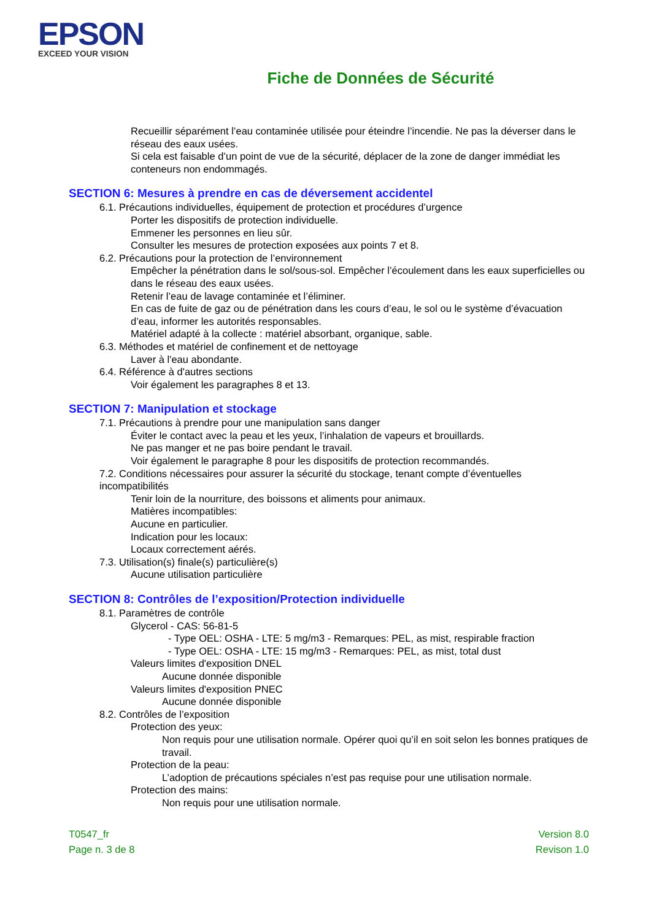EPSON
EXCEED YOUR VISION
Fiche de Données de Sécurité
Recueillir séparément l’eau contaminée utilisée pour éteindre l’incendie. Ne pas la déverser dans le réseau des eaux usées.
Si cela est faisable d’un point de vue de la sécurité, déplacer de la zone de danger immédiat les conteneurs non endommagés.
SECTION 6: Mesures à prendre en cas de déversement accidentel
6.1. Précautions individuelles, équipement de protection et procédures d’urgence
Porter les dispositifs de protection individuelle.
Emmener les personnes en lieu sûr.
Consulter les mesures de protection exposées aux points 7 et 8.
6.2. Précautions pour la protection de l’environnement
Empêcher la pénétration dans le sol/sous-sol. Empêcher l’écoulement dans les eaux superficielles ou dans le réseau des eaux usées.
Retenir l’eau de lavage contaminée et l’éliminer.
En cas de fuite de gaz ou de pénétration dans les cours d’eau, le sol ou le système d’évacuation d’eau, informer les autorités responsables.
Matériel adapté à la collecte : matériel absorbant, organique, sable.
6.3. Méthodes et matériel de confinement et de nettoyage
Laver à l'eau abondante.
6.4. Référence à d'autres sections
Voir également les paragraphes 8 et 13.
SECTION 7: Manipulation et stockage
7.1. Précautions à prendre pour une manipulation sans danger
Éviter le contact avec la peau et les yeux, l’inhalation de vapeurs et brouillards.
Ne pas manger et ne pas boire pendant le travail.
Voir également le paragraphe 8 pour les dispositifs de protection recommandés.
7.2. Conditions nécessaires pour assurer la sécurité du stockage, tenant compte d’éventuelles incompatibilités
Tenir loin de la nourriture, des boissons et aliments pour animaux.
Matières incompatibles:
Aucune en particulier.
Indication pour les locaux:
Locaux correctement aérés.
7.3. Utilisation(s) finale(s) particulière(s)
Aucune utilisation particulière
SECTION 8: Contrôles de l’exposition/Protection individuelle
8.1. Paramètres de contrôle
Glycerol - CAS: 56-81-5
- Type OEL: OSHA - LTE: 5 mg/m3 - Remarques: PEL, as mist, respirable fraction
- Type OEL: OSHA - LTE: 15 mg/m3 - Remarques: PEL, as mist, total dust
Valeurs limites d'exposition DNEL
Aucune donnée disponible
Valeurs limites d'exposition PNEC
Aucune donnée disponible
8.2. Contrôles de l’exposition
Protection des yeux:
Non requis pour une utilisation normale. Opérer quoi qu’il en soit selon les bonnes pratiques de travail.
Protection de la peau:
L’adoption de précautions spéciales n’est pas requise pour une utilisation normale.
Protection des mains:
Non requis pour une utilisation normale.
T0547_fr
Page n. 3 de 8
Version 8.0
Revison 1.0